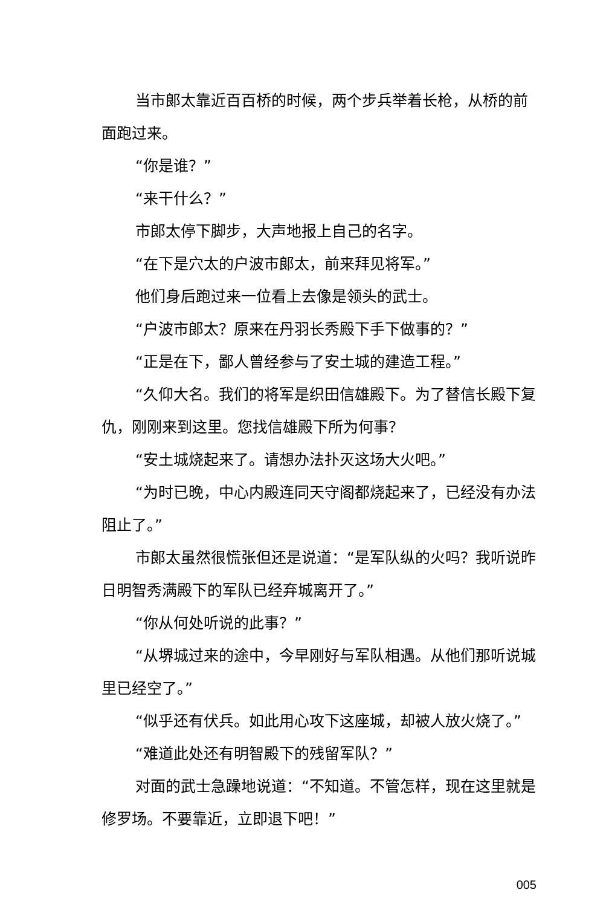当市郎太靠近百百桥的时候，两个步兵举着长枪，从桥的前面跑过来。
“你是谁？”
“来干什么？”
市郎太停下脚步，大声地报上自己的名字。
“在下是穴太的户波市郎太，前来拜见将军。”
他们身后跑过来一位看上去像是领头的武士。
“户波市郎太？原来在丹羽长秀殿下手下做事的？”
“正是在下，鄙人曾经参与了安土城的建造工程。”
“久仰大名。我们的将军是织田信雄殿下。为了替信长殿下复仇，刚刚来到这里。您找信雄殿下所为何事？
“安土城烧起来了。请想办法扑灭这场大火吧。”
“为时已晚，中心内殿连同天守阁都烧起来了，已经没有办法阻止了。”
市郎太虽然很慌张但还是说道：“是军队纵的火吗？我听说昨日明智秀满殿下的军队已经弃城离开了。”
“你从何处听说的此事？”
“从堺城过来的途中，今早刚好与军队相遇。从他们那听说城里已经空了。”
“似乎还有伏兵。如此用心攻下这座城，却被人放火烧了。”
“难道此处还有明智殿下的残留军队？”
对面的武士急躁地说道：“不知道。不管怎样，现在这里就是修罗场。不要靠近，立即退下吧！”
005